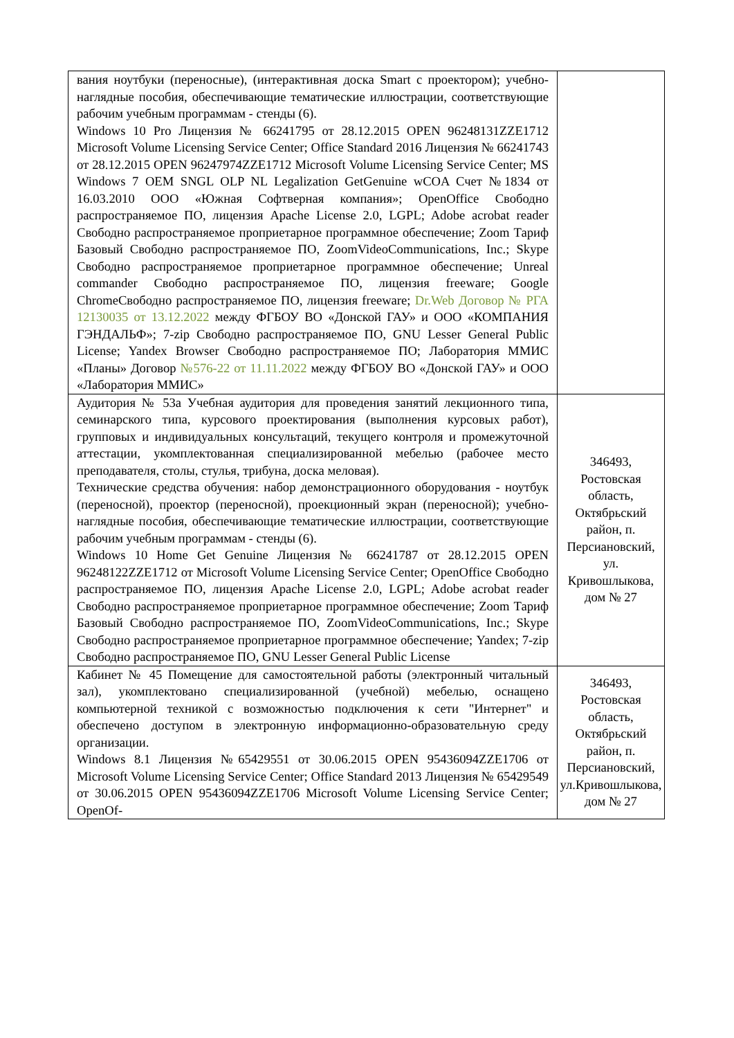| вания ноутбуки (переносные), (интерактивная доска Smart с проектором); учебно-наглядные пособия, обеспечивающие тематические иллюстрации, соответствующие рабочим учебным программам - стенды (6). Windows 10 Pro Лицензия № 66241795 от 28.12.2015 OPEN 96248131ZZE1712 Microsoft Volume Licensing Service Center; Office Standard 2016 Лицензия № 66241743 от 28.12.2015 OPEN 96247974ZZE1712 Microsoft Volume Licensing Service Center; MS Windows 7 OEM SNGL OLP NL Legalization GetGenuine wCOA Счет №1834 от 16.03.2010 ООО «Южная Софтверная компания»; OpenOffice Свободно распространяемое ПО, лицензия Apache License 2.0, LGPL; Adobe acrobat reader Свободно распространяемое проприетарное программное обеспечение; Zoom Тариф Базовый Свободно распространяемое ПО, ZoomVideoCommunications, Inc.; Skype Свободно распространяемое проприетарное программное обеспечение; Unreal commander Свободно распространяемое ПО, лицензия freeware; Google ChromeСвободно распространяемое ПО, лицензия freeware; Dr.Web Договор № РГА 12130035 от 13.12.2022 между ФГБОУ ВО «Донской ГАУ» и ООО «КОМПАНИЯ ГЭНДАЛЬФ»; 7-zip Свободно распространяемое ПО, GNU Lesser General Public License; Yandex Browser Свободно распространяемое ПО; Лаборатория ММИС «Планы» Договор №576-22 от 11.11.2022 между ФГБОУ ВО «Донской ГАУ» и ООО «Лаборатория ММИС» | |
| Аудитория № 53а Учебная аудитория для проведения занятий лекционного типа, семинарского типа, курсового проектирования (выполнения курсовых работ), групповых и индивидуальных консультаций, текущего контроля и промежуточной аттестации, укомплектованная специализированной мебелью (рабочее место преподавателя, столы, стулья, трибуна, доска меловая). Технические средства обучения: набор демонстрационного оборудования - ноутбук (переносной), проектор (переносной), проекционный экран (переносной); учебно-наглядные пособия, обеспечивающие тематические иллюстрации, соответствующие рабочим учебным программам - стенды (6). Windows 10 Home Get Genuine Лицензия № 66241787 от 28.12.2015 OPEN 96248122ZZE1712 от Microsoft Volume Licensing Service Center; OpenOffice Свободно распространяемое ПО, лицензия Apache License 2.0, LGPL; Adobe acrobat reader Свободно распространяемое проприетарное программное обеспечение; Zoom Тариф Базовый Свободно распространяемое ПО, ZoomVideoCommunications, Inc.; Skype Свободно распространяемое проприетарное программное обеспечение; Yandex; 7-zip Свободно распространяемое ПО, GNU Lesser General Public License | 346493, Ростовская область, Октябрьский район, п. Персиановский, ул. Кривошлыкова, дом № 27 |
| Кабинет № 45 Помещение для самостоятельной работы (электронный читальный зал), укомплектовано специализированной (учебной) мебелью, оснащено компьютерной техникой с возможностью подключения к сети "Интернет" и обеспечено доступом в электронную информационно-образовательную среду организации. Windows 8.1 Лицензия №65429551 от 30.06.2015 OPEN 95436094ZZE1706 от Microsoft Volume Licensing Service Center; Office Standard 2013 Лицензия № 65429549 от 30.06.2015 OPEN 95436094ZZE1706 Microsoft Volume Licensing Service Center; OpenOf- | 346493, Ростовская область, Октябрьский район, п. Персиановский, ул.Кривошлыкова, дом № 27 |